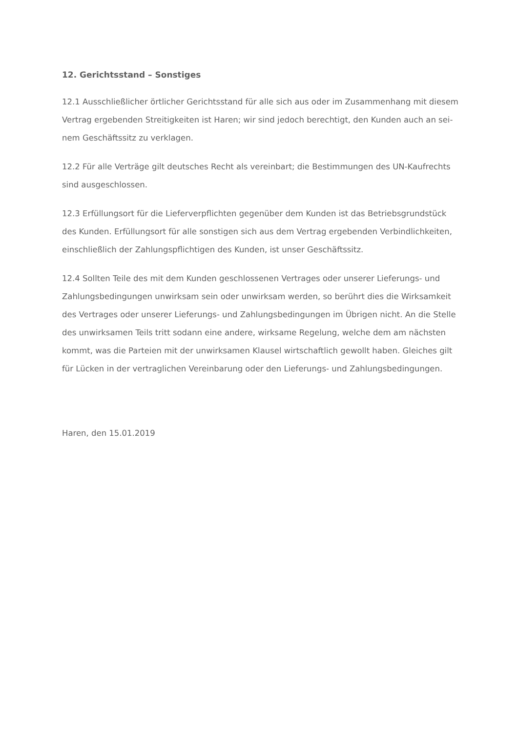12. Gerichtsstand – Sonstiges
12.1 Ausschließlicher örtlicher Gerichtsstand für alle sich aus oder im Zusammenhang mit diesem Vertrag ergebenden Streitigkeiten ist Haren; wir sind jedoch berechtigt, den Kunden auch an sei-nem Geschäftssitz zu verklagen.
12.2 Für alle Verträge gilt deutsches Recht als vereinbart; die Bestimmungen des UN-Kaufrechts sind ausgeschlossen.
12.3 Erfüllungsort für die Lieferverpflichten gegenüber dem Kunden ist das Betriebsgrundstück des Kunden. Erfüllungsort für alle sonstigen sich aus dem Vertrag ergebenden Verbindlichkeiten, einschließlich der Zahlungspflichtigen des Kunden, ist unser Geschäftssitz.
12.4 Sollten Teile des mit dem Kunden geschlossenen Vertrages oder unserer Lieferungs- und Zahlungsbedingungen unwirksam sein oder unwirksam werden, so berührt dies die Wirksamkeit des Vertrages oder unserer Lieferungs- und Zahlungsbedingungen im Übrigen nicht. An die Stelle des unwirksamen Teils tritt sodann eine andere, wirksame Regelung, welche dem am nächsten kommt, was die Parteien mit der unwirksamen Klausel wirtschaftlich gewollt haben. Gleiches gilt für Lücken in der vertraglichen Vereinbarung oder den Lieferungs- und Zahlungsbedingungen.
Haren, den 15.01.2019